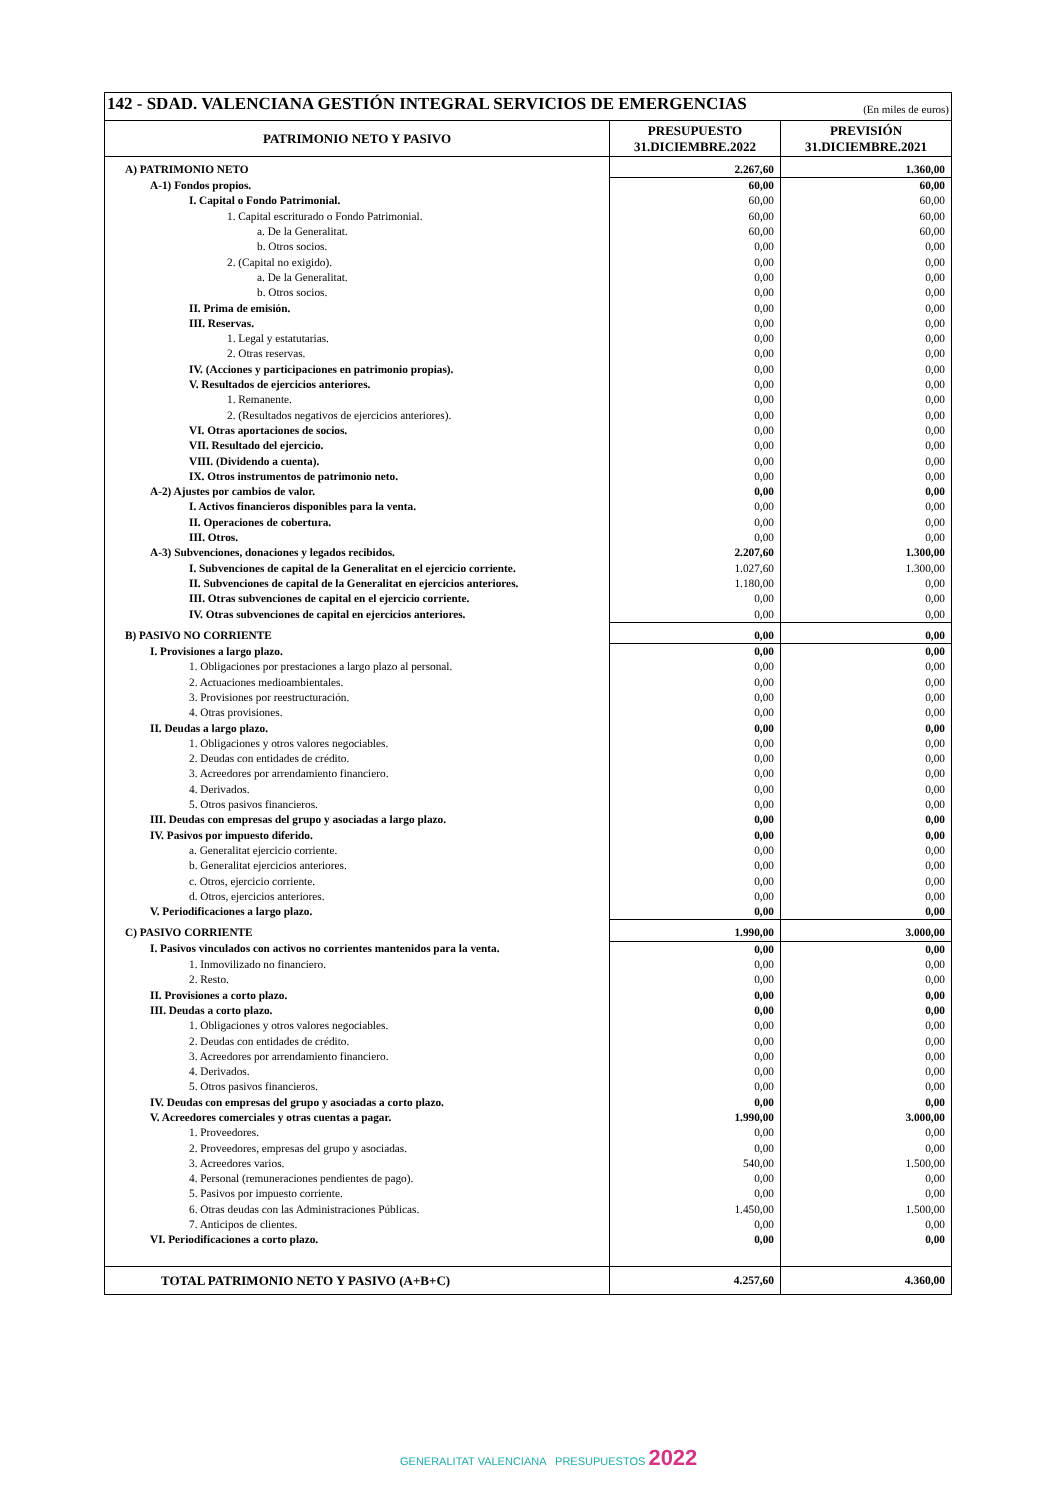| 142 - SDAD. VALENCIANA GESTIÓN INTEGRAL SERVICIOS DE EMERGENCIAS (En miles de euros) | | |
| PATRIMONIO NETO Y PASIVO | PRESUPUESTO 31.DICIEMBRE.2022 | PREVISIÓN 31.DICIEMBRE.2021 |
| A) PATRIMONIO NETO | 2.267,60 | 1.360,00 |
| A-1) Fondos propios. | 60,00 | 60,00 |
| I. Capital o Fondo Patrimonial. | 60,00 | 60,00 |
| 1. Capital escriturado o Fondo Patrimonial. | 60,00 | 60,00 |
| a. De la Generalitat. | 60,00 | 60,00 |
| b. Otros socios. | 0,00 | 0,00 |
| 2. (Capital no exigido). | 0,00 | 0,00 |
| a. De la Generalitat. | 0,00 | 0,00 |
| b. Otros socios. | 0,00 | 0,00 |
| II. Prima de emisión. | 0,00 | 0,00 |
| III. Reservas. | 0,00 | 0,00 |
| 1. Legal y estatutarias. | 0,00 | 0,00 |
| 2. Otras reservas. | 0,00 | 0,00 |
| IV. (Acciones y participaciones en patrimonio propias). | 0,00 | 0,00 |
| V. Resultados de ejercicios anteriores. | 0,00 | 0,00 |
| 1. Remanente. | 0,00 | 0,00 |
| 2. (Resultados negativos de ejercicios anteriores). | 0,00 | 0,00 |
| VI. Otras aportaciones de socios. | 0,00 | 0,00 |
| VII. Resultado del ejercicio. | 0,00 | 0,00 |
| VIII. (Dividendo a cuenta). | 0,00 | 0,00 |
| IX. Otros instrumentos de patrimonio neto. | 0,00 | 0,00 |
| A-2) Ajustes por cambios de valor. | 0,00 | 0,00 |
| I. Activos financieros disponibles para la venta. | 0,00 | 0,00 |
| II. Operaciones de cobertura. | 0,00 | 0,00 |
| III. Otros. | 0,00 | 0,00 |
| A-3) Subvenciones, donaciones y legados recibidos. | 2.207,60 | 1.300,00 |
| I. Subvenciones de capital de la Generalitat en el ejercicio corriente. | 1.027,60 | 1.300,00 |
| II. Subvenciones de capital de la Generalitat en ejercicios anteriores. | 1.180,00 | 0,00 |
| III. Otras subvenciones de capital en el ejercicio corriente. | 0,00 | 0,00 |
| IV. Otras subvenciones de capital en ejercicios anteriores. | 0,00 | 0,00 |
| B) PASIVO NO CORRIENTE | 0,00 | 0,00 |
| I. Provisiones a largo plazo. | 0,00 | 0,00 |
| 1. Obligaciones por prestaciones a largo plazo al personal. | 0,00 | 0,00 |
| 2. Actuaciones medioambientales. | 0,00 | 0,00 |
| 3. Provisiones por reestructuración. | 0,00 | 0,00 |
| 4. Otras provisiones. | 0,00 | 0,00 |
| II. Deudas a largo plazo. | 0,00 | 0,00 |
| 1. Obligaciones y otros valores negociables. | 0,00 | 0,00 |
| 2. Deudas con entidades de crédito. | 0,00 | 0,00 |
| 3. Acreedores por arrendamiento financiero. | 0,00 | 0,00 |
| 4. Derivados. | 0,00 | 0,00 |
| 5. Otros pasivos financieros. | 0,00 | 0,00 |
| III. Deudas con empresas del grupo y asociadas a largo plazo. | 0,00 | 0,00 |
| IV. Pasivos por impuesto diferido. | 0,00 | 0,00 |
| a. Generalitat ejercicio corriente. | 0,00 | 0,00 |
| b. Generalitat ejercicios anteriores. | 0,00 | 0,00 |
| c. Otros, ejercicio corriente. | 0,00 | 0,00 |
| d. Otros, ejercicios anteriores. | 0,00 | 0,00 |
| V. Periodificaciones a largo plazo. | 0,00 | 0,00 |
| C) PASIVO CORRIENTE | 1.990,00 | 3.000,00 |
| I. Pasivos vinculados con activos no corrientes mantenidos para la venta. | 0,00 | 0,00 |
| 1. Inmovilizado no financiero. | 0,00 | 0,00 |
| 2. Resto. | 0,00 | 0,00 |
| II. Provisiones a corto plazo. | 0,00 | 0,00 |
| III. Deudas a corto plazo. | 0,00 | 0,00 |
| 1. Obligaciones y otros valores negociables. | 0,00 | 0,00 |
| 2. Deudas con entidades de crédito. | 0,00 | 0,00 |
| 3. Acreedores por arrendamiento financiero. | 0,00 | 0,00 |
| 4. Derivados. | 0,00 | 0,00 |
| 5. Otros pasivos financieros. | 0,00 | 0,00 |
| IV. Deudas con empresas del grupo y asociadas a corto plazo. | 0,00 | 0,00 |
| V. Acreedores comerciales y otras cuentas a pagar. | 1.990,00 | 3.000,00 |
| 1. Proveedores. | 0,00 | 0,00 |
| 2. Proveedores, empresas del grupo y asociadas. | 0,00 | 0,00 |
| 3. Acreedores varios. | 540,00 | 1.500,00 |
| 4. Personal (remuneraciones pendientes de pago). | 0,00 | 0,00 |
| 5. Pasivos por impuesto corriente. | 0,00 | 0,00 |
| 6. Otras deudas con las Administraciones Públicas. | 1.450,00 | 1.500,00 |
| 7. Anticipos de clientes. | 0,00 | 0,00 |
| VI. Periodificaciones a corto plazo. | 0,00 | 0,00 |
| TOTAL PATRIMONIO NETO Y PASIVO (A+B+C) | 4.257,60 | 4.360,00 |
GENERALITAT VALENCIANA PRESUPUESTOS 2022